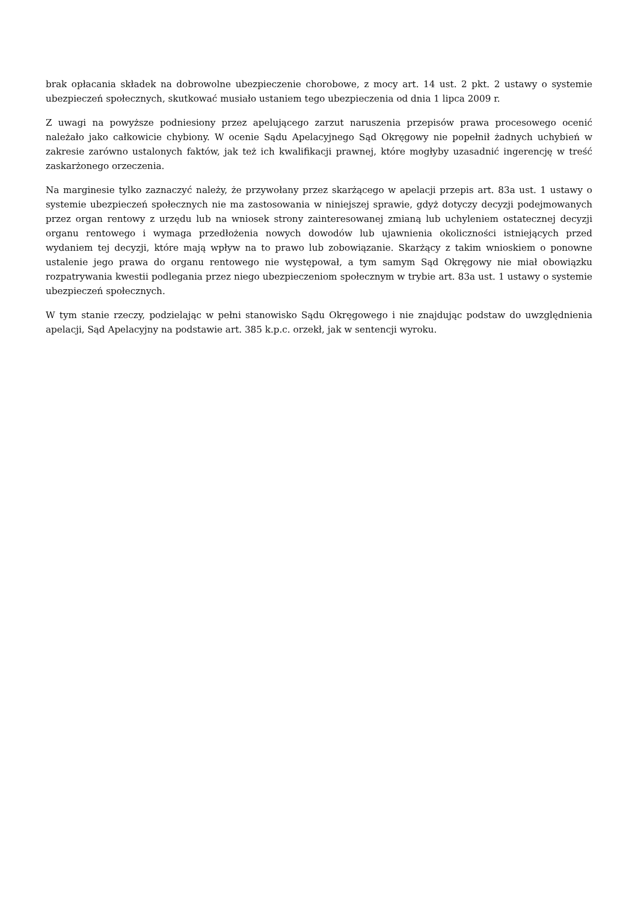brak opłacania składek na dobrowolne ubezpieczenie chorobowe, z mocy art. 14 ust. 2 pkt. 2 ustawy o systemie ubezpieczeń społecznych, skutkować musiało ustaniem tego ubezpieczenia od dnia 1 lipca 2009 r.
Z uwagi na powyższe podniesiony przez apelującego zarzut naruszenia przepisów prawa procesowego ocenić należało jako całkowicie chybiony. W ocenie Sądu Apelacyjnego Sąd Okręgowy nie popełnił żadnych uchybień w zakresie zarówno ustalonych faktów, jak też ich kwalifikacji prawnej, które mogłyby uzasadnić ingerencję w treść zaskarżonego orzeczenia.
Na marginesie tylko zaznaczyć należy, że przywołany przez skarżącego w apelacji przepis art. 83a ust. 1 ustawy o systemie ubezpieczeń społecznych nie ma zastosowania w niniejszej sprawie, gdyż dotyczy decyzji podejmowanych przez organ rentowy z urzędu lub na wniosek strony zainteresowanej zmianą lub uchyleniem ostatecznej decyzji organu rentowego i wymaga przedłożenia nowych dowodów lub ujawnienia okoliczności istniejących przed wydaniem tej decyzji, które mają wpływ na to prawo lub zobowiązanie. Skarżący z takim wnioskiem o ponowne ustalenie jego prawa do organu rentowego nie występował, a tym samym Sąd Okręgowy nie miał obowiązku rozpatrywania kwestii podlegania przez niego ubezpieczeniom społecznym w trybie art. 83a ust. 1 ustawy o systemie ubezpieczeń społecznych.
W tym stanie rzeczy, podzielając w pełni stanowisko Sądu Okręgowego i nie znajdując podstaw do uwzględnienia apelacji, Sąd Apelacyjny na podstawie art. 385 k.p.c. orzekł, jak w sentencji wyroku.